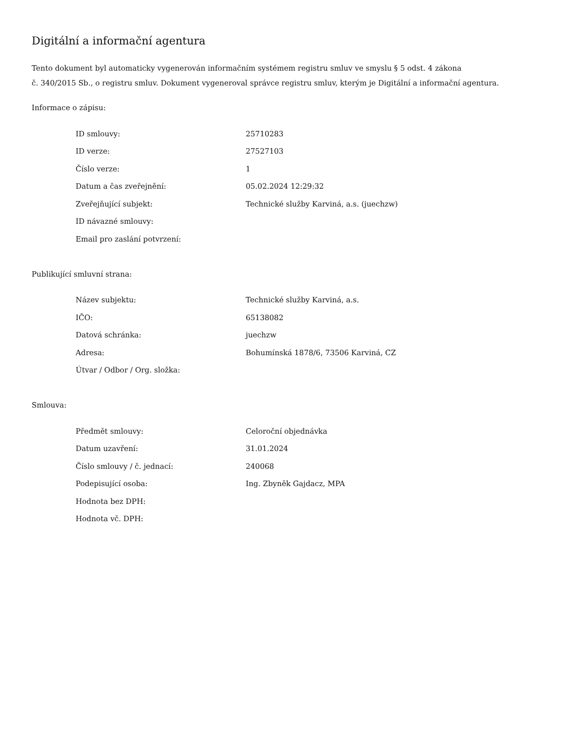Digitální a informační agentura
Tento dokument byl automaticky vygenerován informačním systémem registru smluv ve smyslu § 5 odst. 4 zákona
č. 340/2015 Sb., o registru smluv. Dokument vygeneroval správce registru smluv, kterým je Digitální a informační agentura.
Informace o zápisu:
| ID smlouvy: | 25710283 |
| ID verze: | 27527103 |
| Číslo verze: | 1 |
| Datum a čas zveřejnění: | 05.02.2024 12:29:32 |
| Zveřejňující subjekt: | Technické služby Karviná, a.s. (juechzw) |
| ID návazné smlouvy: | |
| Email pro zaslání potvrzení: | |
Publikující smluvní strana:
| Název subjektu: | Technické služby Karviná, a.s. |
| IČO: | 65138082 |
| Datová schránka: | juechzw |
| Adresa: | Bohumínská 1878/6, 73506 Karviná, CZ |
| Útvar / Odbor / Org. složka: | |
Smlouva:
| Předmět smlouvy: | Celoroční objednávka |
| Datum uzavření: | 31.01.2024 |
| Číslo smlouvy / č. jednací: | 240068 |
| Podepisující osoba: | Ing. Zbyněk Gajdacz, MPA |
| Hodnota bez DPH: | |
| Hodnota vč. DPH: | |